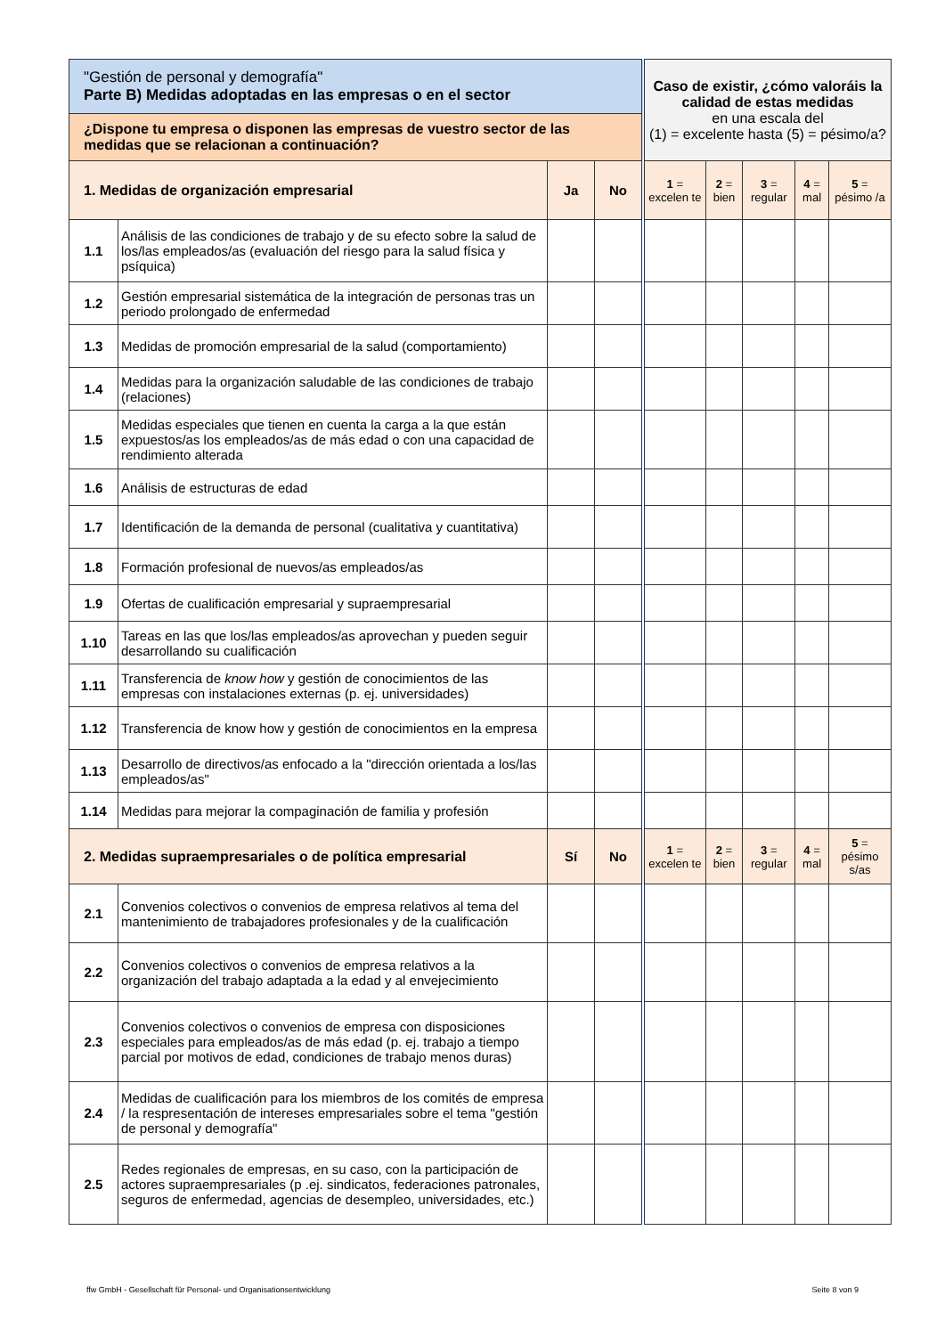| "Gestión de personal y demografía" Parte B) Medidas adoptadas en las empresas o en el sector | | | | Caso de existir, ¿cómo valoráis la calidad de estas medidas en una escala del (1) = excelente hasta (5) = pésimo/a? | | | | |
| ¿Dispone tu empresa o disponen las empresas de vuestro sector de las medidas que se relacionan a continuación? | | | | | | | | |
| 1. Medidas de organización empresarial | | Ja | No | 1 = excelen te | 2 = bien | 3 = regular | 4 = mal | 5 = pésimo /a |
| 1.1 | Análisis de las condiciones de trabajo y de su efecto sobre la salud de los/las empleados/as (evaluación del riesgo para la salud física y psíquica) | | | | | | | |
| 1.2 | Gestión empresarial sistemática de la integración de personas tras un periodo prolongado de enfermedad | | | | | | | |
| 1.3 | Medidas de promoción empresarial de la salud (comportamiento) | | | | | | | |
| 1.4 | Medidas para la organización saludable de las condiciones de trabajo (relaciones) | | | | | | | |
| 1.5 | Medidas especiales que tienen en cuenta la carga a la que están expuestos/as los empleados/as de más edad o con una capacidad de rendimiento alterada | | | | | | | |
| 1.6 | Análisis de estructuras de edad | | | | | | | |
| 1.7 | Identificación de la demanda de personal (cualitativa y cuantitativa) | | | | | | | |
| 1.8 | Formación profesional de nuevos/as empleados/as | | | | | | | |
| 1.9 | Ofertas de cualificación empresarial y supraempresarial | | | | | | | |
| 1.10 | Tareas en las que los/las empleados/as aprovechan y pueden seguir desarrollando su cualificación | | | | | | | |
| 1.11 | Transferencia de know how y gestión de conocimientos de las empresas con instalaciones externas (p. ej. universidades) | | | | | | | |
| 1.12 | Transferencia de know how y gestión de conocimientos en la empresa | | | | | | | |
| 1.13 | Desarrollo de directivos/as enfocado a la "dirección orientada a los/las empleados/as" | | | | | | | |
| 1.14 | Medidas para mejorar la compaginación de familia y profesión | | | | | | | |
| 2. Medidas supraempresariales o de política empresarial | | Sí | No | 1 = excelen te | 2 = bien | 3 = regular | 4 = mal | 5 = pésimo s/as |
| 2.1 | Convenios colectivos o convenios de empresa relativos al tema del mantenimiento de trabajadores profesionales y de la cualificación | | | | | | | |
| 2.2 | Convenios colectivos o convenios de empresa relativos a la organización del trabajo adaptada a la edad y al envejecimiento | | | | | | | |
| 2.3 | Convenios colectivos o convenios de empresa con disposiciones especiales para empleados/as de más edad (p. ej. trabajo a tiempo parcial por motivos de edad, condiciones de trabajo menos duras) | | | | | | | |
| 2.4 | Medidas de cualificación para los miembros de los comités de empresa / la respresentación de intereses empresariales sobre el tema "gestión de personal y demografía" | | | | | | | |
| 2.5 | Redes regionales de empresas, en su caso, con la participación de actores supraempresariales (p .ej. sindicatos, federaciones patronales, seguros de enfermedad, agencias de desempleo, universidades, etc.) | | | | | | | |
ffw GmbH - Gesellschaft für Personal- und Organisationsentwicklung Seite 8 von 9